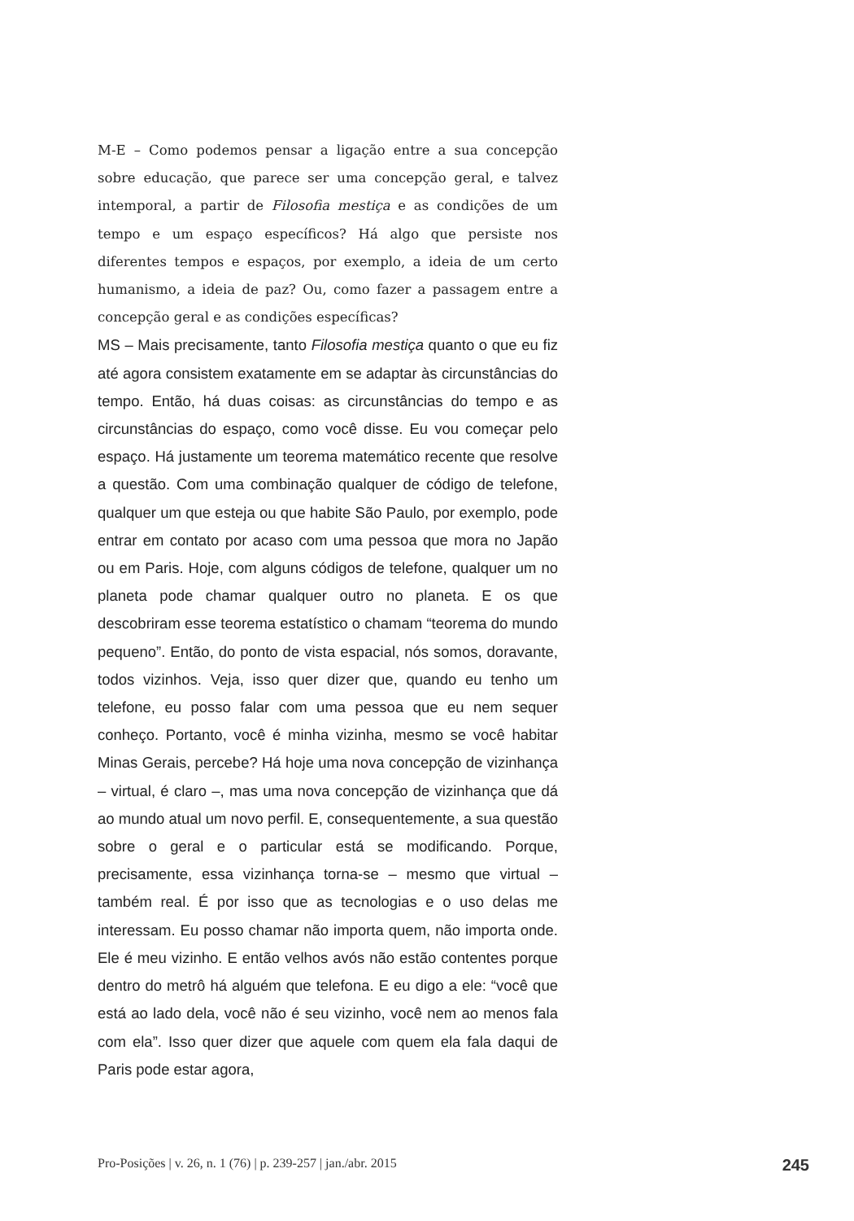M-E – Como podemos pensar a ligação entre a sua concepção sobre educação, que parece ser uma concepção geral, e talvez intemporal, a partir de Filosofia mestiça e as condições de um tempo e um espaço específicos? Há algo que persiste nos diferentes tempos e espaços, por exemplo, a ideia de um certo humanismo, a ideia de paz? Ou, como fazer a passagem entre a concepção geral e as condições específicas?
MS – Mais precisamente, tanto Filosofia mestiça quanto o que eu fiz até agora consistem exatamente em se adaptar às circunstâncias do tempo. Então, há duas coisas: as circunstâncias do tempo e as circunstâncias do espaço, como você disse. Eu vou começar pelo espaço. Há justamente um teorema matemático recente que resolve a questão. Com uma combinação qualquer de código de telefone, qualquer um que esteja ou que habite São Paulo, por exemplo, pode entrar em contato por acaso com uma pessoa que mora no Japão ou em Paris. Hoje, com alguns códigos de telefone, qualquer um no planeta pode chamar qualquer outro no planeta. E os que descobriram esse teorema estatístico o chamam “teorema do mundo pequeno”. Então, do ponto de vista espacial, nós somos, doravante, todos vizinhos. Veja, isso quer dizer que, quando eu tenho um telefone, eu posso falar com uma pessoa que eu nem sequer conheço. Portanto, você é minha vizinha, mesmo se você habitar Minas Gerais, percebe? Há hoje uma nova concepção de vizinhança – virtual, é claro –, mas uma nova concepção de vizinhança que dá ao mundo atual um novo perfil. E, consequentemente, a sua questão sobre o geral e o particular está se modificando. Porque, precisamente, essa vizinhança torna-se – mesmo que virtual – também real. É por isso que as tecnologias e o uso delas me interessam. Eu posso chamar não importa quem, não importa onde. Ele é meu vizinho. E então velhos avós não estão contentes porque dentro do metrô há alguém que telefona. E eu digo a ele: “você que está ao lado dela, você não é seu vizinho, você nem ao menos fala com ela”. Isso quer dizer que aquele com quem ela fala daqui de Paris pode estar agora,
Pro-Posições | v. 26, n. 1 (76) | p. 239-257 | jan./abr. 2015 245